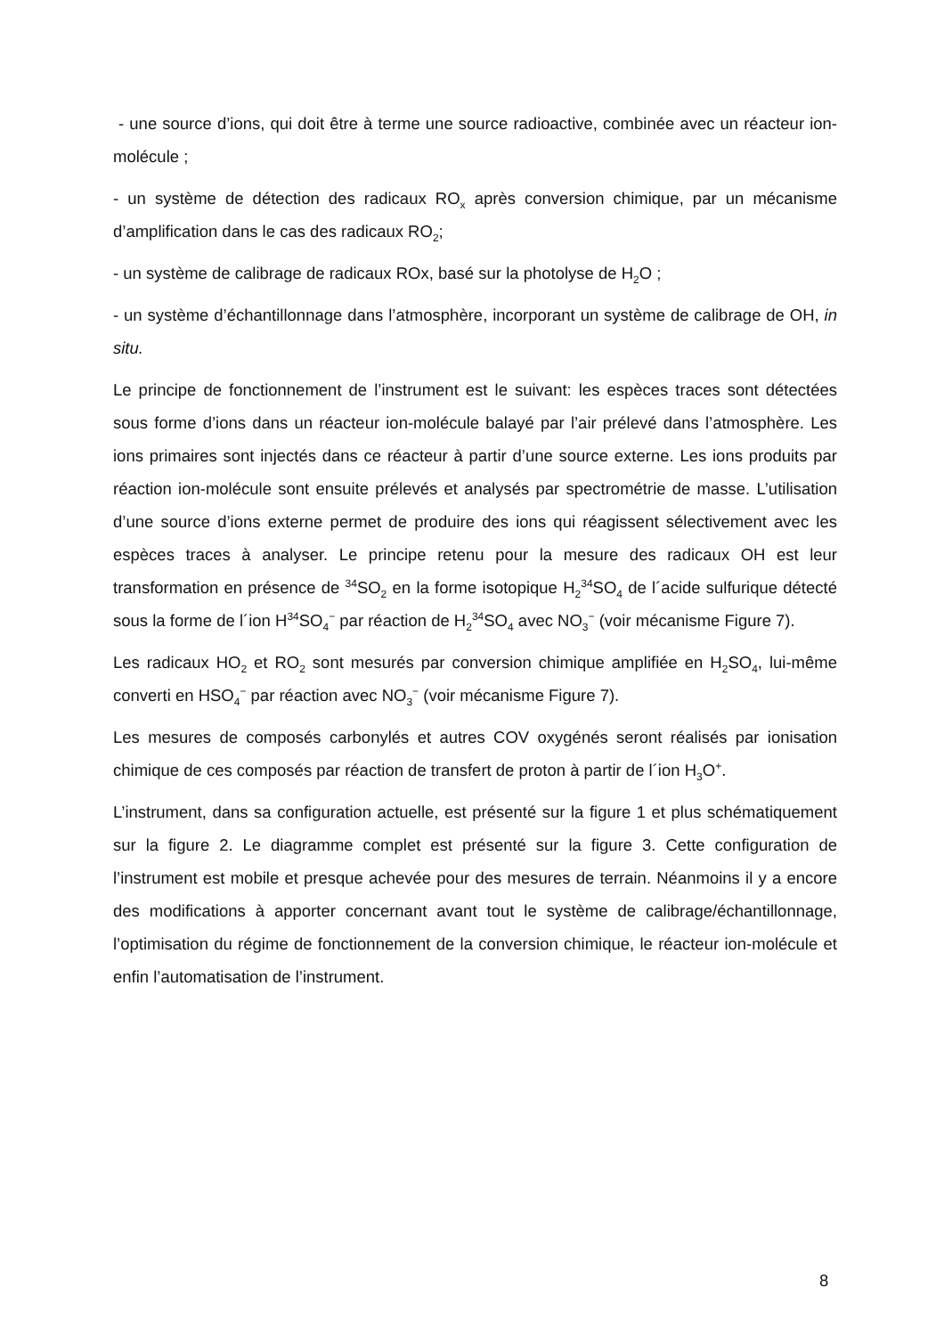- une source d’ions, qui doit être à terme une source radioactive, combinée avec un réacteur ion-molécule ;
- un système de détection des radicaux RO<sub>x</sub> après conversion chimique, par un mécanisme d’amplification dans le cas des radicaux RO<sub>2</sub>;
- un système de calibrage de radicaux ROx, basé sur la photolyse de H<sub>2</sub>O ;
- un système d’échantillonnage dans l’atmosphère, incorporant un système de calibrage de OH, in situ.
Le principe de fonctionnement de l’instrument est le suivant: les espèces traces sont détectées sous forme d’ions dans un réacteur ion-molécule balayé par l’air prélevé dans l’atmosphère. Les ions primaires sont injectés dans ce réacteur à partir d’une source externe. Les ions produits par réaction ion-molécule sont ensuite prélevés et analysés par spectrométrie de masse. L’utilisation d’une source d’ions externe permet de produire des ions qui réagissent sélectivement avec les espèces traces à analyser. Le principe retenu pour la mesure des radicaux OH est leur transformation en présence de <sup>34</sup>SO<sub>2</sub> en la forme isotopique H<sub>2</sub><sup>34</sup>SO<sub>4</sub> de l´acide sulfurique détecté sous la forme de l´ion H<sup>34</sup>SO<sub>4</sub><sup>−</sup> par réaction de H<sub>2</sub><sup>34</sup>SO<sub>4</sub> avec NO<sub>3</sub><sup>−</sup> (voir mécanisme Figure 7).
Les radicaux HO<sub>2</sub> et RO<sub>2</sub> sont mesurés par conversion chimique amplifiée en H<sub>2</sub>SO<sub>4</sub>, lui-même converti en HSO<sub>4</sub><sup>−</sup> par réaction avec NO<sub>3</sub><sup>−</sup> (voir mécanisme Figure 7).
Les mesures de composés carbonylés et autres COV oxygénés seront réalisés par ionisation chimique de ces composés par réaction de transfert de proton à partir de l´ion H<sub>3</sub>O<sup>+</sup>.
L’instrument, dans sa configuration actuelle, est présenté sur la figure 1 et plus schématiquement sur la figure 2. Le diagramme complet est présenté sur la figure 3. Cette configuration de l’instrument est mobile et presque achevée pour des mesures de terrain. Néanmoins il y a encore des modifications à apporter concernant avant tout le système de calibrage/échantillonnage, l’optimisation du régime de fonctionnement de la conversion chimique, le réacteur ion-molécule et enfin l’automatisation de l’instrument.
8